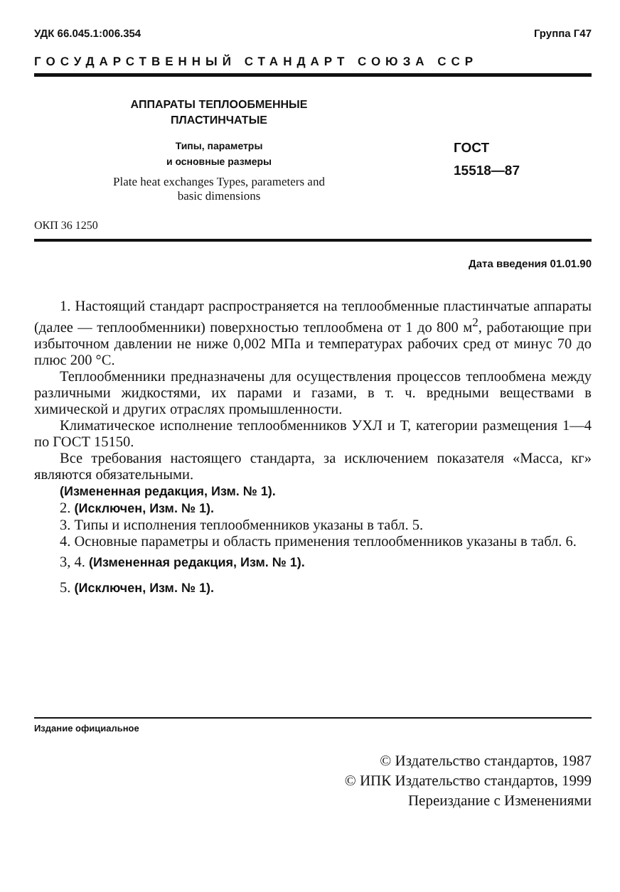УДК 66.045.1:006.354 Группа Г47
ГОСУДАРСТВЕННЫЙ СТАНДАРТ СОЮЗА ССР
АППАРАТЫ ТЕПЛООБМЕННЫЕ
ПЛАСТИНЧАТЫЕ
Типы, параметры
и основные размеры
Plate heat exchanges Types, parameters and
basic dimensions
ГОСТ
15518—87
ОКП 36 1250
Дата введения 01.01.90
1. Настоящий стандарт распространяется на теплообменные пластинчатые аппараты (далее — теплообменники) поверхностью теплообмена от 1 до 800 м<sup>2</sup>, работающие при избыточном давлении не ниже 0,002 МПа и температурах рабочих сред от минус 70 до плюс 200 °С.
Теплообменники предназначены для осуществления процессов теплообмена между различными жидкостями, их парами и газами, в т. ч. вредными веществами в химической и других отраслях промышленности.
Климатическое исполнение теплообменников УХЛ и Т, категории размещения 1—4 по ГОСТ 15150.
Все требования настоящего стандарта, за исключением показателя «Масса, кг» являются обязательными.
(Измененная редакция, Изм. № 1).
2. (Исключен, Изм. № 1).
3. Типы и исполнения теплообменников указаны в табл. 5.
4. Основные параметры и область применения теплообменников указаны в табл. 6.
3, 4. (Измененная редакция, Изм. № 1).
5. (Исключен, Изм. № 1).
Издание официальное
© Издательство стандартов, 1987
© ИПК Издательство стандартов, 1999
Переиздание с Изменениями